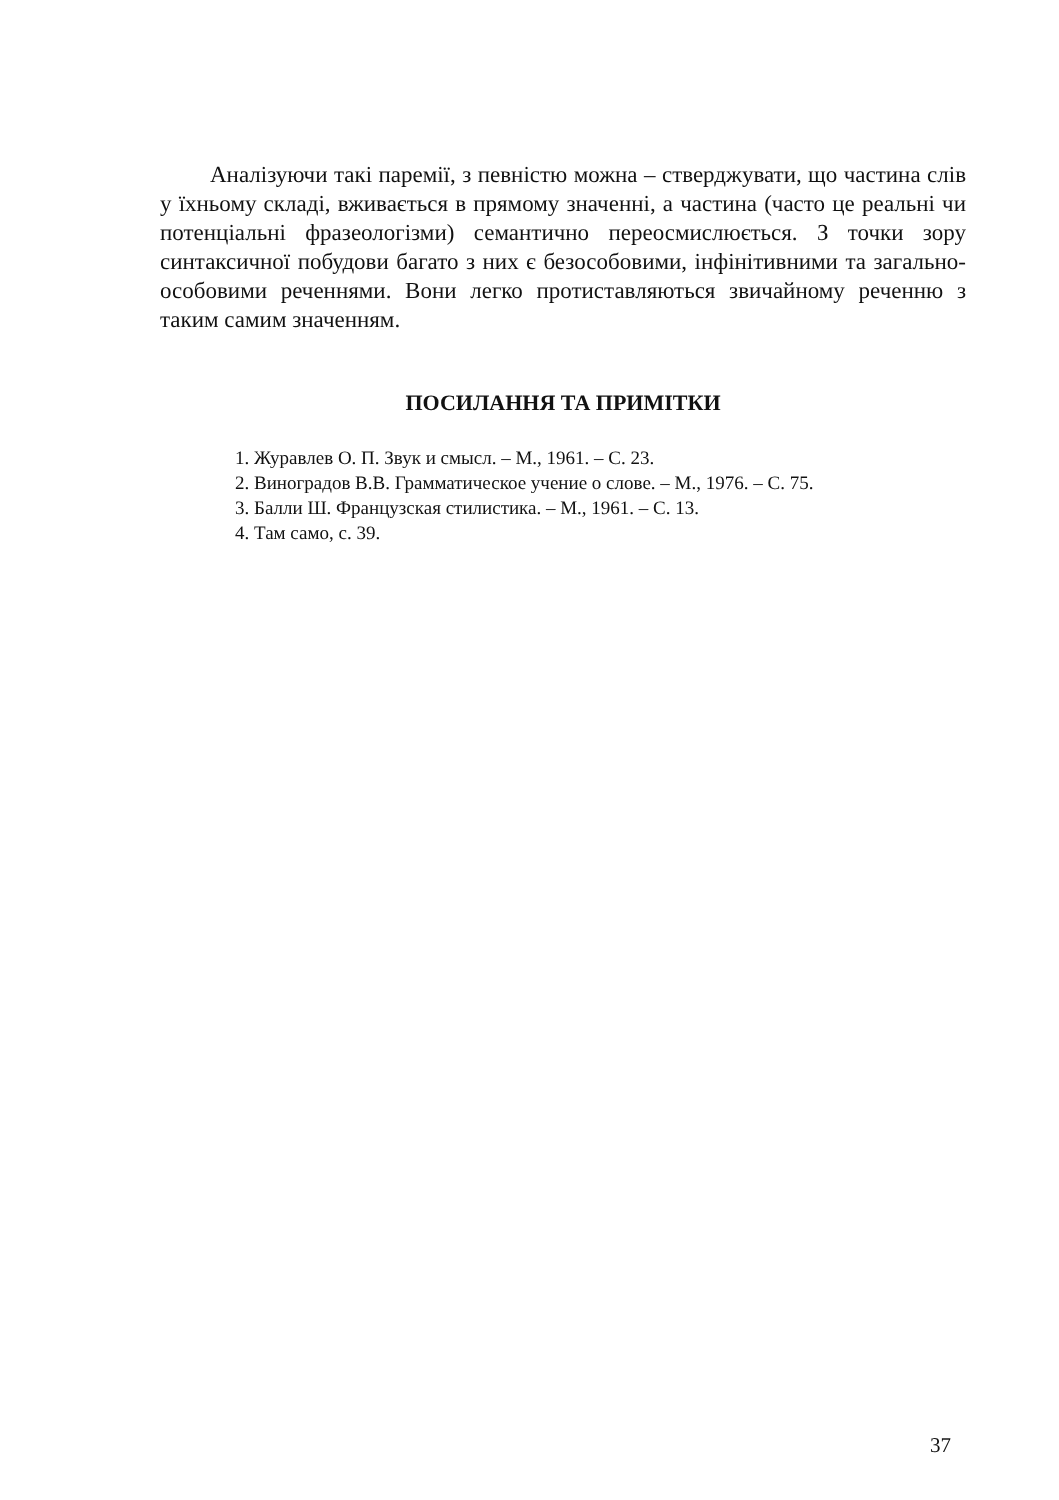Аналізуючи такі паремії, з певністю можна – стверджувати, що частина слів у їхньому складі, вживається в прямому значенні, а частина (часто це реальні чи потенціальні фразеологізми) семантично переосмислюється. З точки зору синтаксичної побудови багато з них є безособовими, інфінітивними та загально-особовими реченнями. Вони легко протиставляються звичайному реченню з таким самим значенням.
ПОСИЛАННЯ ТА ПРИМІТКИ
1. Журавлев О. П. Звук и смысл. – М., 1961. – С. 23.
2. Виноградов В.В. Грамматическое учение о слове. – М., 1976. – С. 75.
3. Балли Ш. Французская стилистика. – М., 1961. – С. 13.
4. Там само, с. 39.
37